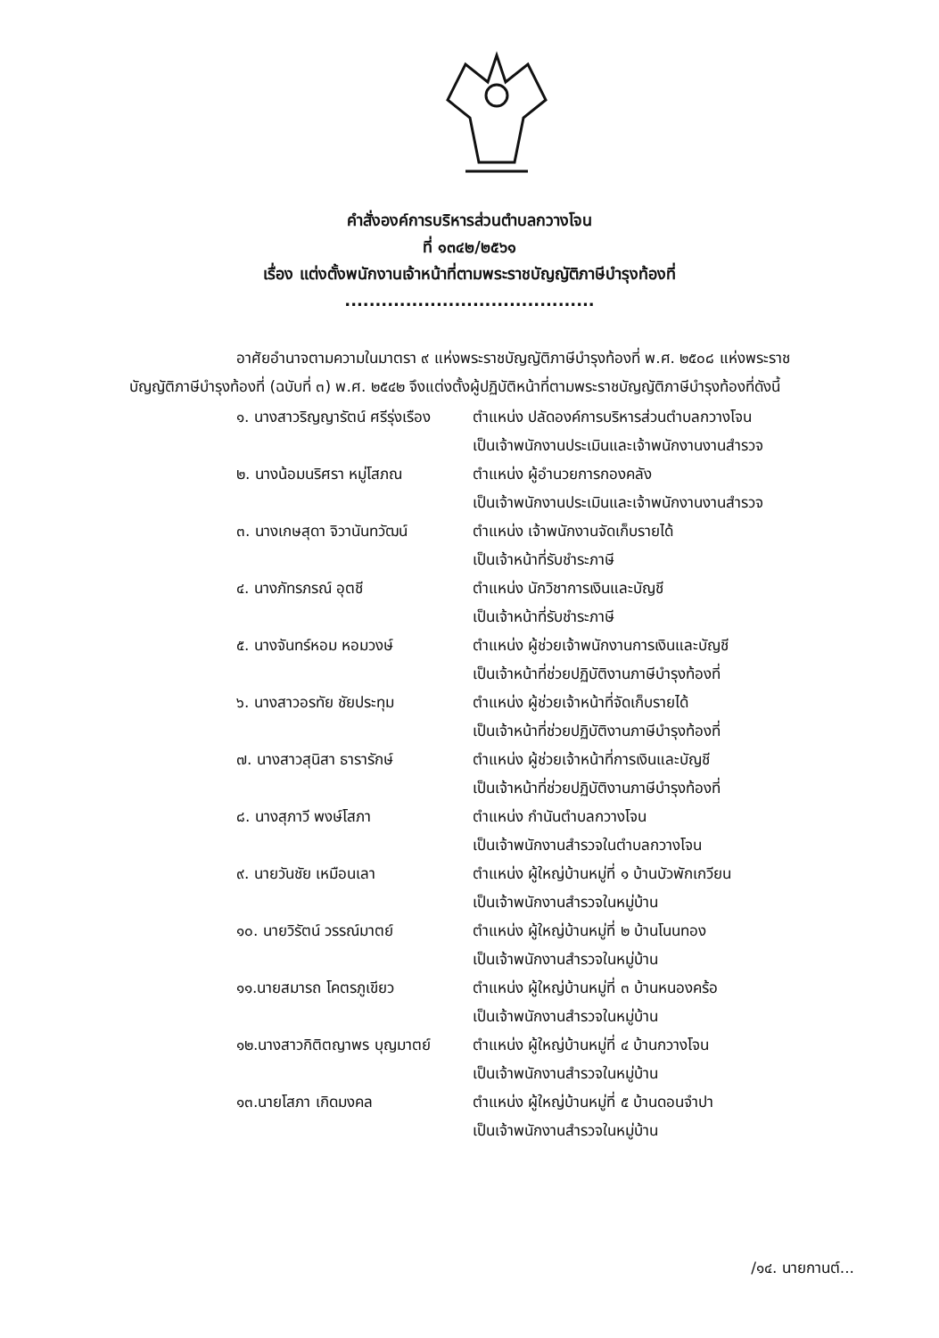คำสั่งองค์การบริหารส่วนตำบลกวางโจน
ที่ ๑๓๔๒/๒๕๖๑
เรื่อง แต่งตั้งพนักงานเจ้าหน้าที่ตามพระราชบัญญัติภาษีบำรุงท้องที่
.........................................
อาศัยอำนาจตามความในมาตรา ๙ แห่งพระราชบัญญัติภาษีบำรุงท้องที่ พ.ศ. ๒๕๐๘ แห่งพระราชบัญญัติภาษีบำรุงท้องที่ (ฉบับที่ ๓) พ.ศ. ๒๕๔๒ จึงแต่งตั้งผู้ปฏิบัติหน้าที่ตามพระราชบัญญัติภาษีบำรุงท้องที่ดังนี้
| ๑. นางสาวริญญารัตน์ ศรีรุ่งเรือง | ตำแหน่ง ปลัดองค์การบริหารส่วนตำบลกวางโจน เป็นเจ้าพนักงานประเมินและเจ้าพนักงานงานสำรวจ |
| ๒. นางน้อมนริศรา หมู่โสภณ | ตำแหน่ง ผู้อำนวยการกองคลัง เป็นเจ้าพนักงานประเมินและเจ้าพนักงานงานสำรวจ |
| ๓. นางเกษสุดา จิวานันทวัฒน์ | ตำแหน่ง เจ้าพนักงานจัดเก็บรายได้ เป็นเจ้าหน้าที่รับชำระภาษี |
| ๔. นางภัทรภรณ์ อุตชี | ตำแหน่ง นักวิชาการเงินและบัญชี เป็นเจ้าหน้าที่รับชำระภาษี |
| ๕. นางจันทร์หอม หอมวงษ์ | ตำแหน่ง ผู้ช่วยเจ้าพนักงานการเงินและบัญชี เป็นเจ้าหน้าที่ช่วยปฏิบัติงานภาษีบำรุงท้องที่ |
| ๖. นางสาวอรทัย ชัยประทุม | ตำแหน่ง ผู้ช่วยเจ้าหน้าที่จัดเก็บรายได้ เป็นเจ้าหน้าที่ช่วยปฏิบัติงานภาษีบำรุงท้องที่ |
| ๗. นางสาวสุนิสา ธารารักษ์ | ตำแหน่ง ผู้ช่วยเจ้าหน้าที่การเงินและบัญชี เป็นเจ้าหน้าที่ช่วยปฏิบัติงานภาษีบำรุงท้องที่ |
| ๘. นางสุภาวี พงษ์โสภา | ตำแหน่ง กำนันตำบลกวางโจน เป็นเจ้าพนักงานสำรวจในตำบลกวางโจน |
| ๙. นายวันชัย เหมือนเลา | ตำแหน่ง ผู้ใหญ่บ้านหมู่ที่ ๑ บ้านบัวพักเกวียน เป็นเจ้าพนักงานสำรวจในหมู่บ้าน |
| ๑๐. นายวิรัตน์ วรรณ์มาตย์ | ตำแหน่ง ผู้ใหญ่บ้านหมู่ที่ ๒ บ้านโนนทอง เป็นเจ้าพนักงานสำรวจในหมู่บ้าน |
| ๑๑.นายสมารถ โคตรภูเขียว | ตำแหน่ง ผู้ใหญ่บ้านหมู่ที่ ๓ บ้านหนองคร้อ เป็นเจ้าพนักงานสำรวจในหมู่บ้าน |
| ๑๒.นางสาวกิติตญาพร บุญมาตย์ | ตำแหน่ง ผู้ใหญ่บ้านหมู่ที่ ๔ บ้านกวางโจน เป็นเจ้าพนักงานสำรวจในหมู่บ้าน |
| ๑๓.นายโสภา เกิดมงคล | ตำแหน่ง ผู้ใหญ่บ้านหมู่ที่ ๕ บ้านดอนจำปา เป็นเจ้าพนักงานสำรวจในหมู่บ้าน |
/๑๔. นายกานต์...